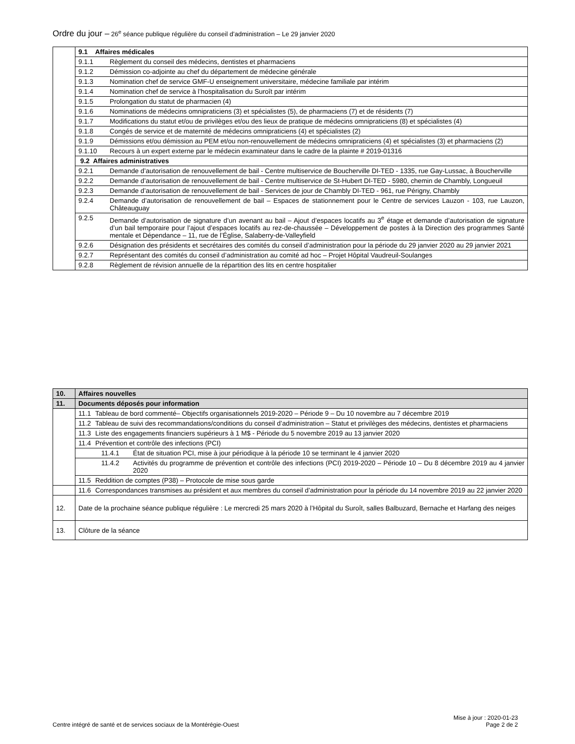Ordre du jour – 26<sup>e</sup> séance publique régulière du conseil d’administration – Le 29 janvier 2020
| | 9.1 Affaires médicales |
| | 9.1.1 Règlement du conseil des médecins, dentistes et pharmaciens |
| | 9.1.2 Démission co-adjointe au chef du département de médecine générale |
| | 9.1.3 Nomination chef de service GMF-U enseignement universitaire, médecine familiale par intérim |
| | 9.1.4 Nomination chef de service à l’hospitalisation du Suroît par intérim |
| | 9.1.5 Prolongation du statut de pharmacien (4) |
| | 9.1.6 Nominations de médecins omnipraticiens (3) et spécialistes (5), de pharmaciens (7) et de résidents (7) |
| | 9.1.7 Modifications du statut et/ou de privilèges et/ou des lieux de pratique de médecins omnipraticiens (8) et spécialistes (4) |
| | 9.1.8 Congés de service et de maternité de médecins omnipraticiens (4) et spécialistes (2) |
| | 9.1.9 Démissions et/ou démission au PEM et/ou non-renouvellement de médecins omnipraticiens (4) et spécialistes (3) et pharmaciens (2) |
| | 9.1.10 Recours à un expert externe par le médecin examinateur dans le cadre de la plainte # 2019-01316 |
| | 9.2 Affaires administratives |
| | 9.2.1 Demande d’autorisation de renouvellement de bail - Centre multiservice de Boucherville DI-TED - 1335, rue Gay-Lussac, à Boucherville |
| | 9.2.2 Demande d’autorisation de renouvellement de bail - Centre multiservice de St-Hubert DI-TED - 5980, chemin de Chambly, Longueuil |
| | 9.2.3 Demande d’autorisation de renouvellement de bail - Services de jour de Chambly DI-TED - 961, rue Périgny, Chambly |
| | 9.2.4 Demande d’autorisation de renouvellement de bail – Espaces de stationnement pour le Centre de services Lauzon - 103, rue Lauzon, Châteauguay |
| | 9.2.5 Demande d’autorisation de signature d’un avenant au bail – Ajout d’espaces locatifs au 3<sup>e</sup> étage et demande d’autorisation de signature d’un bail temporaire pour l’ajout d’espaces locatifs au rez-de-chaussée – Développement de postes à la Direction des programmes Santé mentale et Dépendance – 11, rue de l’Église, Salaberry-de-Valleyfield |
| | 9.2.6 Désignation des présidents et secrétaires des comités du conseil d’administration pour la période du 29 janvier 2020 au 29 janvier 2021 |
| | 9.2.7 Représentant des comités du conseil d’administration au comité ad hoc – Projet Hôpital Vaudreuil-Soulanges |
| | 9.2.8 Règlement de révision annuelle de la répartition des lits en centre hospitalier |
| 10. | Affaires nouvelles |
| 11. | Documents déposés pour information |
| | 11.1 Tableau de bord commenté– Objectifs organisationnels 2019-2020 – Période 9 – Du 10 novembre au 7 décembre 2019 |
| | 11.2 Tableau de suivi des recommandations/conditions du conseil d’administration – Statut et privilèges des médecins, dentistes et pharmaciens |
| | 11.3 Liste des engagements financiers supérieurs à 1 M$ - Période du 5 novembre 2019 au 13 janvier 2020 |
| | 11.4 Prévention et contrôle des infections (PCI) |
| | 11.4.1 État de situation PCI, mise à jour périodique à la période 10 se terminant le 4 janvier 2020 |
| | 11.4.2 Activités du programme de prévention et contrôle des infections (PCI) 2019-2020 – Période 10 – Du 8 décembre 2019 au 4 janvier 2020 |
| | 11.5 Reddition de comptes (P38) – Protocole de mise sous garde |
| | 11.6 Correspondances transmises au président et aux membres du conseil d’administration pour la période du 14 novembre 2019 au 22 janvier 2020 |
| 12. | Date de la prochaine séance publique régulière : Le mercredi 25 mars 2020 à l’Hôpital du Suroît, salles Balbuzard, Bernache et Harfang des neiges |
| 13. | Clôture de la séance |
Centre intégré de santé et de services sociaux de la Montérégie-Ouest Mise à jour : 2020-01-23
Page 2 de 2